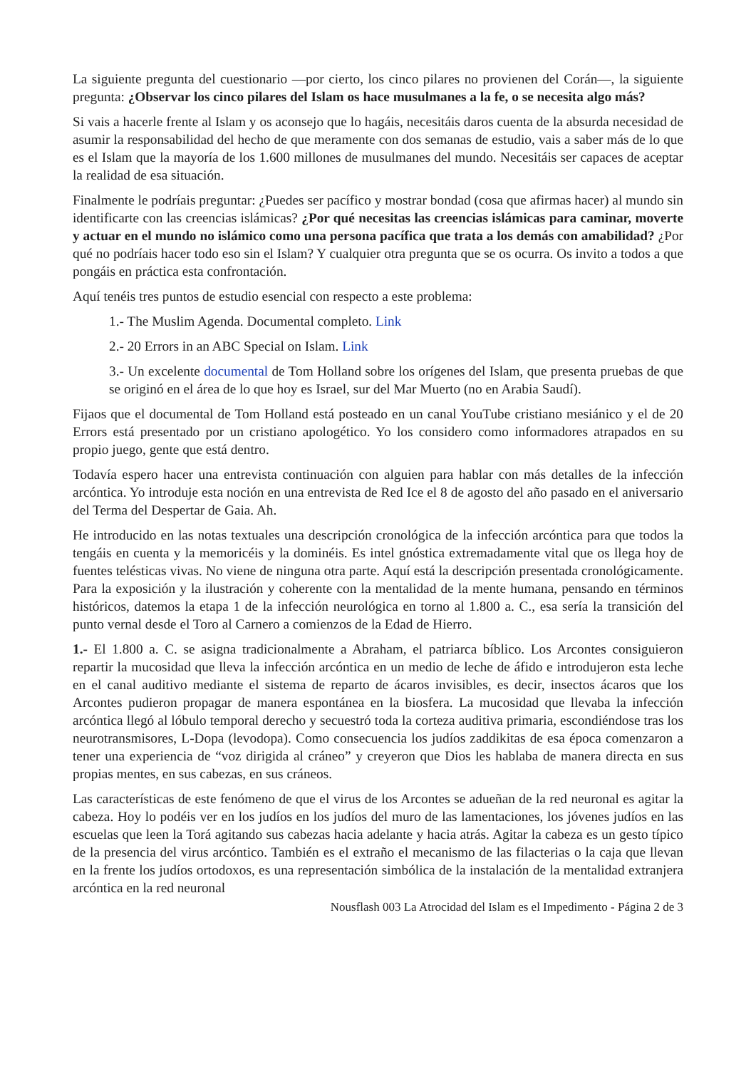La siguiente pregunta del cuestionario —por cierto, los cinco pilares no provienen del Corán—, la siguiente pregunta: ¿Observar los cinco pilares del Islam os hace musulmanes a la fe, o se necesita algo más?
Si vais a hacerle frente al Islam y os aconsejo que lo hagáis, necesitáis daros cuenta de la absurda necesidad de asumir la responsabilidad del hecho de que meramente con dos semanas de estudio, vais a saber más de lo que es el Islam que la mayoría de los 1.600 millones de musulmanes del mundo. Necesitáis ser capaces de aceptar la realidad de esa situación.
Finalmente le podríais preguntar: ¿Puedes ser pacífico y mostrar bondad (cosa que afirmas hacer) al mundo sin identificarte con las creencias islámicas? ¿Por qué necesitas las creencias islámicas para caminar, moverte y actuar en el mundo no islámico como una persona pacífica que trata a los demás con amabilidad? ¿Por qué no podríais hacer todo eso sin el Islam? Y cualquier otra pregunta que se os ocurra. Os invito a todos a que pongáis en práctica esta confrontación.
Aquí tenéis tres puntos de estudio esencial con respecto a este problema:
1.- The Muslim Agenda. Documental completo. Link
2.- 20 Errors in an ABC Special on Islam. Link
3.- Un excelente documental de Tom Holland sobre los orígenes del Islam, que presenta pruebas de que se originó en el área de lo que hoy es Israel, sur del Mar Muerto (no en Arabia Saudí).
Fijaos que el documental de Tom Holland está posteado en un canal YouTube cristiano mesiánico y el de 20 Errors está presentado por un cristiano apologético. Yo los considero como informadores atrapados en su propio juego, gente que está dentro.
Todavía espero hacer una entrevista continuación con alguien para hablar con más detalles de la infección arcóntica. Yo introduje esta noción en una entrevista de Red Ice el 8 de agosto del año pasado en el aniversario del Terma del Despertar de Gaia. Ah.
He introducido en las notas textuales una descripción cronológica de la infección arcóntica para que todos la tengáis en cuenta y la memoricéis y la dominéis. Es intel gnóstica extremadamente vital que os llega hoy de fuentes telésticas vivas. No viene de ninguna otra parte. Aquí está la descripción presentada cronológicamente. Para la exposición y la ilustración y coherente con la mentalidad de la mente humana, pensando en términos históricos, datemos la etapa 1 de la infección neurológica en torno al 1.800 a. C., esa sería la transición del punto vernal desde el Toro al Carnero a comienzos de la Edad de Hierro.
1.- El 1.800 a. C. se asigna tradicionalmente a Abraham, el patriarca bíblico. Los Arcontes consiguieron repartir la mucosidad que lleva la infección arcóntica en un medio de leche de áfido e introdujeron esta leche en el canal auditivo mediante el sistema de reparto de ácaros invisibles, es decir, insectos ácaros que los Arcontes pudieron propagar de manera espontánea en la biosfera. La mucosidad que llevaba la infección arcóntica llegó al lóbulo temporal derecho y secuestró toda la corteza auditiva primaria, escondiéndose tras los neurotransmisores, L-Dopa (levodopa). Como consecuencia los judíos zaddikitas de esa época comenzaron a tener una experiencia de “voz dirigida al cráneo” y creyeron que Dios les hablaba de manera directa en sus propias mentes, en sus cabezas, en sus cráneos.
Las características de este fenómeno de que el virus de los Arcontes se adueñan de la red neuronal es agitar la cabeza. Hoy lo podéis ver en los judíos en los judíos del muro de las lamentaciones, los jóvenes judíos en las escuelas que leen la Torá agitando sus cabezas hacia adelante y hacia atrás. Agitar la cabeza es un gesto típico de la presencia del virus arcóntico. También es el extraño el mecanismo de las filacterias o la caja que llevan en la frente los judíos ortodoxos, es una representación simbólica de la instalación de la mentalidad extranjera arcóntica en la red neuronal
Nousflash 003 La Atrocidad del Islam es el Impedimento - Página 2 de 3